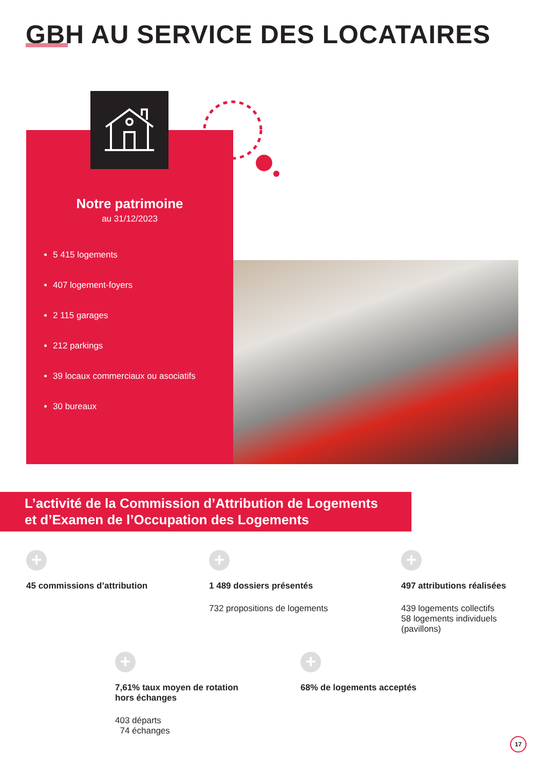GBH AU SERVICE DES LOCATAIRES
Notre patrimoine
au 31/12/2023
5 415 logements
407 logement-foyers
2 115 garages
212 parkings
39 locaux commerciaux ou asociatifs
30 bureaux
L’activité de la Commission d’Attribution de Logements
et d’Examen de l’Occupation des Logements
+
45 commissions d’attribution
+
1 489 dossiers présentés
732 propositions de logements
+
497 attributions réalisées
439 logements collectifs
58 logements individuels
(pavillons)
+
7,61% taux moyen de rotation
hors échanges
403 départs
74 échanges
+
68% de logements acceptés
17